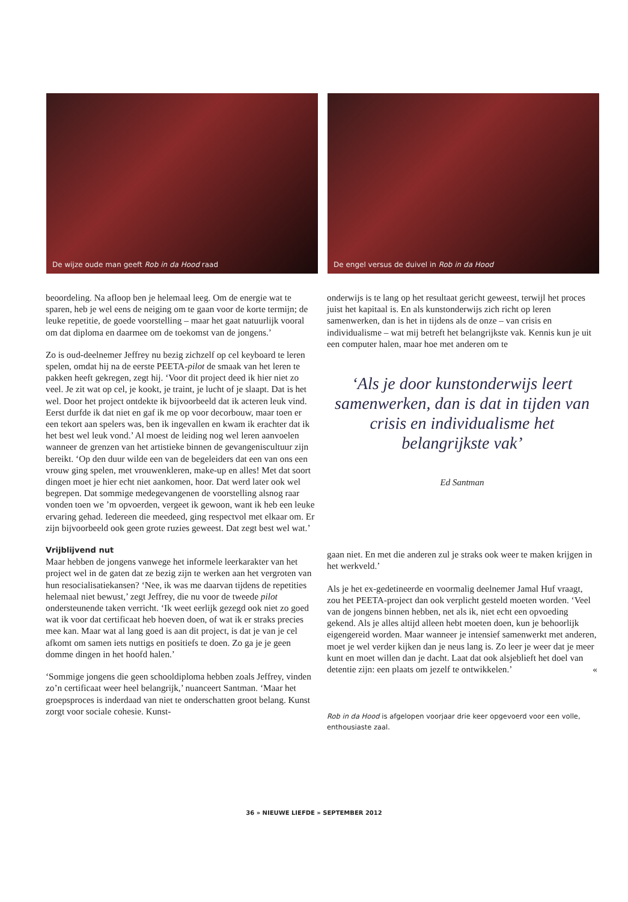De wijze oude man geeft Rob in da Hood raad De engel versus de duivel in Rob in da Hood
beoordeling. Na afloop ben je helemaal leeg. Om de energie wat te sparen, heb je wel eens de neiging om te gaan voor de korte termijn; de leuke repetitie, de goede voorstelling – maar het gaat natuurlijk vooral om dat diploma en daarmee om de toekomst van de jongens.’
Zo is oud-deelnemer Jeffrey nu bezig zichzelf op cel keyboard te leren spelen, omdat hij na de eerste PEETA-pilot de smaak van het leren te pakken heeft gekregen, zegt hij. ‘Voor dit project deed ik hier niet zo veel. Je zit wat op cel, je kookt, je traint, je lucht of je slaapt. Dat is het wel. Door het project ontdekte ik bijvoorbeeld dat ik acteren leuk vind. Eerst durfde ik dat niet en gaf ik me op voor decorbouw, maar toen er een tekort aan spelers was, ben ik ingevallen en kwam ik erachter dat ik het best wel leuk vond.’ Al moest de leiding nog wel leren aanvoelen wanneer de grenzen van het artistieke binnen de gevangeniscultuur zijn bereikt. ‘Op den duur wilde een van de begeleiders dat een van ons een vrouw ging spelen, met vrouwenkleren, make-up en alles! Met dat soort dingen moet je hier echt niet aankomen, hoor. Dat werd later ook wel begrepen. Dat sommige medegevangenen de voorstelling alsnog raar vonden toen we ’m opvoerden, vergeet ik gewoon, want ik heb een leuke ervaring gehad. Iedereen die meedeed, ging respectvol met elkaar om. Er zijn bijvoorbeeld ook geen grote ruzies geweest. Dat zegt best wel wat.’
Vrijblijvend nut
Maar hebben de jongens vanwege het informele leerkarakter van het project wel in de gaten dat ze bezig zijn te werken aan het vergroten van hun resocialisatiekansen? ‘Nee, ik was me daarvan tijdens de repetities helemaal niet bewust,’ zegt Jeffrey, die nu voor de tweede pilot ondersteunende taken verricht. ‘Ik weet eerlijk gezegd ook niet zo goed wat ik voor dat certificaat heb hoeven doen, of wat ik er straks precies mee kan. Maar wat al lang goed is aan dit project, is dat je van je cel afkomt om samen iets nuttigs en positiefs te doen. Zo ga je je geen domme dingen in het hoofd halen.’
‘Sommige jongens die geen schooldiploma hebben zoals Jeffrey, vinden zo’n certificaat weer heel belangrijk,’ nuanceert Santman. ‘Maar het groepsproces is inderdaad van niet te onderschatten groot belang. Kunst zorgt voor sociale cohesie. Kunst-
onderwijs is te lang op het resultaat gericht geweest, terwijl het proces juist het kapitaal is. En als kunstonderwijs zich richt op leren samenwerken, dan is het in tijdens als de onze – van crisis en individualisme – wat mij betreft het belangrijkste vak. Kennis kun je uit een computer halen, maar hoe met anderen om te
‘Als je door kunstonderwijs leert samenwerken, dan is dat in tijden van crisis en individualisme het belangrijkste vak’
Ed Santman
gaan niet. En met die anderen zul je straks ook weer te maken krijgen in het werkveld.’
Als je het ex-gedetineerde en voormalig deelnemer Jamal Huf vraagt, zou het PEETA-project dan ook verplicht gesteld moeten worden. ‘Veel van de jongens binnen hebben, net als ik, niet echt een opvoeding gekend. Als je alles altijd alleen hebt moeten doen, kun je behoorlijk eigengereid worden. Maar wanneer je intensief samenwerkt met anderen, moet je wel verder kijken dan je neus lang is. Zo leer je weer dat je meer kunt en moet willen dan je dacht. Laat dat ook alsjeblieft het doel van detentie zijn: een plaats om jezelf te ontwikkelen.’ «
Rob in da Hood is afgelopen voorjaar drie keer opgevoerd voor een volle, enthousiaste zaal.
36 » NIEUWE LIEFDE » SEPTEMBER 2012